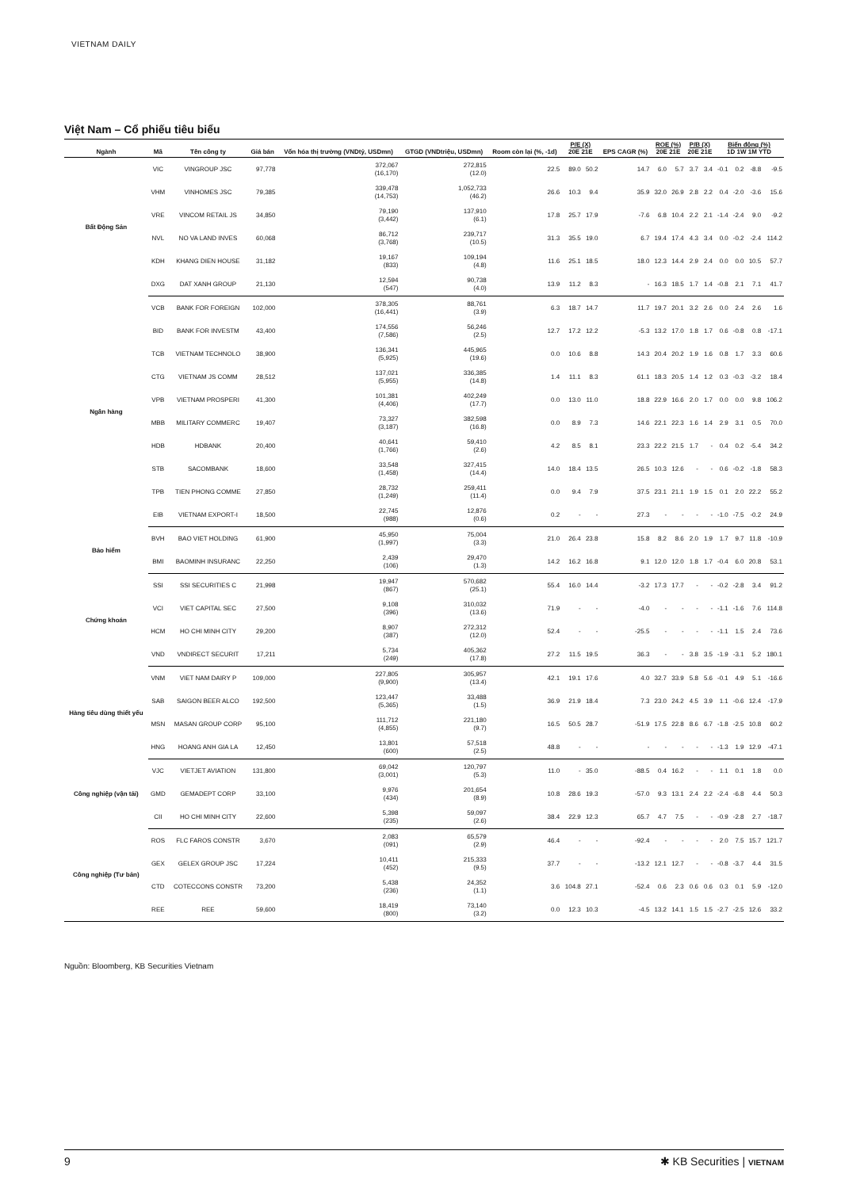VIETNAM DAILY
Việt Nam – Cổ phiếu tiêu biểu
| Ngành | Mã | Tên công ty | Giá bán | Vốn hóa thị trường (VNDtỷ, USDmn) | GTGD (VNDtriệu, USDmn) | Room còn lại (%, -1d) | P/E (X) 20E 21E | | EPS CAGR (%) | ROE (%) 20E 21E | | P/B (X) 20E 21E | | Biến động (%) 1D 1W 1M YTD | | | |
| --- | --- | --- | --- | --- | --- | --- | --- | --- | --- | --- | --- | --- | --- | --- | --- | --- | --- |
| Bất Động Sản | VIC | VINGROUP JSC | 97,778 | 372,067 (16,170) | 272,815 (12.0) | 22.5 | 89.0 | 50.2 | 14.7 | 6.0 | 5.7 | 3.7 | 3.4 | -0.1 | 0.2 | -8.8 | -9.5 |
| | VHM | VINHOMES JSC | 79,385 | 339,478 (14,753) | 1,052,733 (46.2) | 26.6 | 10.3 | 9.4 | 35.9 | 32.0 | 26.9 | 2.8 | 2.2 | 0.4 | -2.0 | -3.6 | 15.6 |
| | VRE | VINCOM RETAIL JS | 34,850 | 79,190 (3,442) | 137,910 (6.1) | 17.8 | 25.7 | 17.9 | -7.6 | 6.8 | 10.4 | 2.2 | 2.1 | -1.4 | -2.4 | 9.0 | -9.2 |
| | NVL | NO VA LAND INVES | 60,068 | 86,712 (3,768) | 239,717 (10.5) | 31.3 | 35.5 | 19.0 | 6.7 | 19.4 | 17.4 | 4.3 | 3.4 | 0.0 | -0.2 | -2.4 | 114.2 |
| | KDH | KHANG DIEN HOUSE | 31,182 | 19,167 (833) | 109,194 (4.8) | 11.6 | 25.1 | 18.5 | 18.0 | 12.3 | 14.4 | 2.9 | 2.4 | 0.0 | 0.0 | 10.5 | 57.7 |
| | DXG | DAT XANH GROUP | 21,130 | 12,594 (547) | 90,738 (4.0) | 13.9 | 11.2 | 8.3 | - | 16.3 | 18.5 | 1.7 | 1.4 | -0.8 | 2.1 | 7.1 | 41.7 |
| Ngân hàng | VCB | BANK FOR FOREIGN | 102,000 | 378,305 (16,441) | 88,761 (3.9) | 6.3 | 18.7 | 14.7 | 11.7 | 19.7 | 20.1 | 3.2 | 2.6 | 0.0 | 2.4 | 2.6 | 1.6 |
| | BID | BANK FOR INVESTM | 43,400 | 174,556 (7,586) | 56,246 (2.5) | 12.7 | 17.2 | 12.2 | -5.3 | 13.2 | 17.0 | 1.8 | 1.7 | 0.6 | -0.8 | 0.8 | -17.1 |
| | TCB | VIETNAM TECHNOLO | 38,900 | 136,341 (5,925) | 445,965 (19.6) | 0.0 | 10.6 | 8.8 | 14.3 | 20.4 | 20.2 | 1.9 | 1.6 | 0.8 | 1.7 | 3.3 | 60.6 |
| | CTG | VIETNAM JS COMM | 28,512 | 137,021 (5,955) | 336,385 (14.8) | 1.4 | 11.1 | 8.3 | 61.1 | 18.3 | 20.5 | 1.4 | 1.2 | 0.3 | -0.3 | -3.2 | 18.4 |
| | VPB | VIETNAM PROSPERI | 41,300 | 101,381 (4,406) | 402,249 (17.7) | 0.0 | 13.0 | 11.0 | 18.8 | 22.9 | 16.6 | 2.0 | 1.7 | 0.0 | 0.0 | 9.8 | 106.2 |
| | MBB | MILITARY COMMERC | 19,407 | 73,327 (3,187) | 382,598 (16.8) | 0.0 | 8.9 | 7.3 | 14.6 | 22.1 | 22.3 | 1.6 | 1.4 | 2.9 | 3.1 | 0.5 | 70.0 |
| | HDB | HDBANK | 20,400 | 40,641 (1,766) | 59,410 (2.6) | 4.2 | 8.5 | 8.1 | 23.3 | 22.2 | 21.5 | 1.7 | - | 0.4 | 0.2 | -5.4 | 34.2 |
| | STB | SACOMBANK | 18,600 | 33,548 (1,458) | 327,415 (14.4) | 14.0 | 18.4 | 13.5 | 26.5 | 10.3 | 12.6 | - | - | 0.6 | -0.2 | -1.8 | 58.3 |
| | TPB | TIEN PHONG COMME | 27,850 | 28,732 (1,249) | 259,411 (11.4) | 0.0 | 9.4 | 7.9 | 37.5 | 23.1 | 21.1 | 1.9 | 1.5 | 0.1 | 2.0 | 22.2 | 55.2 |
| | EIB | VIETNAM EXPORT-I | 18,500 | 22,745 (988) | 12,876 (0.6) | 0.2 | - | - | 27.3 | - | - | - | - | -1.0 | -7.5 | -0.2 | 24.9 |
| Bảo hiểm | BVH | BAO VIET HOLDING | 61,900 | 45,950 (1,997) | 75,004 (3.3) | 21.0 | 26.4 | 23.8 | 15.8 | 8.2 | 8.6 | 2.0 | 1.9 | 1.7 | 9.7 | 11.8 | -10.9 |
| | BMI | BAOMINH INSURANC | 22,250 | 2,439 (106) | 29,470 (1.3) | 14.2 | 16.2 | 16.8 | 9.1 | 12.0 | 12.0 | 1.8 | 1.7 | -0.4 | 6.0 | 20.8 | 53.1 |
| Chứng khoán | SSI | SSI SECURITIES C | 21,998 | 19,947 (867) | 570,682 (25.1) | 55.4 | 16.0 | 14.4 | -3.2 | 17.3 | 17.7 | - | - | -0.2 | -2.8 | 3.4 | 91.2 |
| | VCI | VIET CAPITAL SEC | 27,500 | 9,108 (396) | 310,032 (13.6) | 71.9 | - | - | -4.0 | - | - | - | - | -1.1 | -1.6 | 7.6 | 114.8 |
| | HCM | HO CHI MINH CITY | 29,200 | 8,907 (387) | 272,312 (12.0) | 52.4 | - | - | -25.5 | - | - | - | - | -1.1 | 1.5 | 2.4 | 73.6 |
| | VND | VNDIRECT SECURIT | 17,211 | 5,734 (249) | 405,362 (17.8) | 27.2 | 11.5 | 19.5 | 36.3 | - | - | 3.8 | 3.5 | -1.9 | -3.1 | 5.2 | 180.1 |
| Hàng tiêu dùng thiết yếu | VNM | VIET NAM DAIRY P | 109,000 | 227,805 (9,900) | 305,957 (13.4) | 42.1 | 19.1 | 17.6 | 4.0 | 32.7 | 33.9 | 5.8 | 5.6 | -0.1 | 4.9 | 5.1 | -16.6 |
| | SAB | SAIGON BEER ALCO | 192,500 | 123,447 (5,365) | 33,488 (1.5) | 36.9 | 21.9 | 18.4 | 7.3 | 23.0 | 24.2 | 4.5 | 3.9 | 1.1 | -0.6 | 12.4 | -17.9 |
| | MSN | MASAN GROUP CORP | 95,100 | 111,712 (4,855) | 221,180 (9.7) | 16.5 | 50.5 | 28.7 | -51.9 | 17.5 | 22.8 | 8.6 | 6.7 | -1.8 | -2.5 | 10.8 | 60.2 |
| | HNG | HOANG ANH GIA LA | 12,450 | 13,801 (600) | 57,518 (2.5) | 48.8 | - | - | - | - | - | - | - | -1.3 | 1.9 | 12.9 | -47.1 |
| Công nghiệp (vận tải) | VJC | VIETJET AVIATION | 131,800 | 69,042 (3,001) | 120,797 (5.3) | 11.0 | - | 35.0 | -88.5 | 0.4 | 16.2 | - | - | 1.1 | 0.1 | 1.8 | 0.0 |
| | GMD | GEMADEPT CORP | 33,100 | 9,976 (434) | 201,654 (8.9) | 10.8 | 28.6 | 19.3 | -57.0 | 9.3 | 13.1 | 2.4 | 2.2 | -2.4 | -6.8 | 4.4 | 50.3 |
| | CII | HO CHI MINH CITY | 22,600 | 5,398 (235) | 59,097 (2.6) | 38.4 | 22.9 | 12.3 | 65.7 | 4.7 | 7.5 | - | - | -0.9 | -2.8 | 2.7 | -18.7 |
| Công nghiệp (Tư bản) | ROS | FLC FAROS CONSTR | 3,670 | 2,083 (091) | 65,579 (2.9) | 46.4 | - | - | -92.4 | - | - | - | - | 2.0 | 7.5 | 15.7 | 121.7 |
| | GEX | GELEX GROUP JSC | 17,224 | 10,411 (452) | 215,333 (9.5) | 37.7 | - | - | -13.2 | 12.1 | 12.7 | - | - | -0.8 | -3.7 | 4.4 | 31.5 |
| | CTD | COTECCONS CONSTR | 73,200 | 5,438 (236) | 24,352 (1.1) | 3.6 | 104.8 | 27.1 | -52.4 | 0.6 | 2.3 | 0.6 | 0.6 | 0.3 | 0.1 | 5.9 | -12.0 |
| | REE | REE | 59,600 | 18,419 (800) | 73,140 (3.2) | 0.0 | 12.3 | 10.3 | -4.5 | 13.2 | 14.1 | 1.5 | 1.5 | -2.7 | -2.5 | 12.6 | 33.2 |
Nguồn: Bloomberg, KB Securities Vietnam
9 ✱ KB Securities | VIETNAM